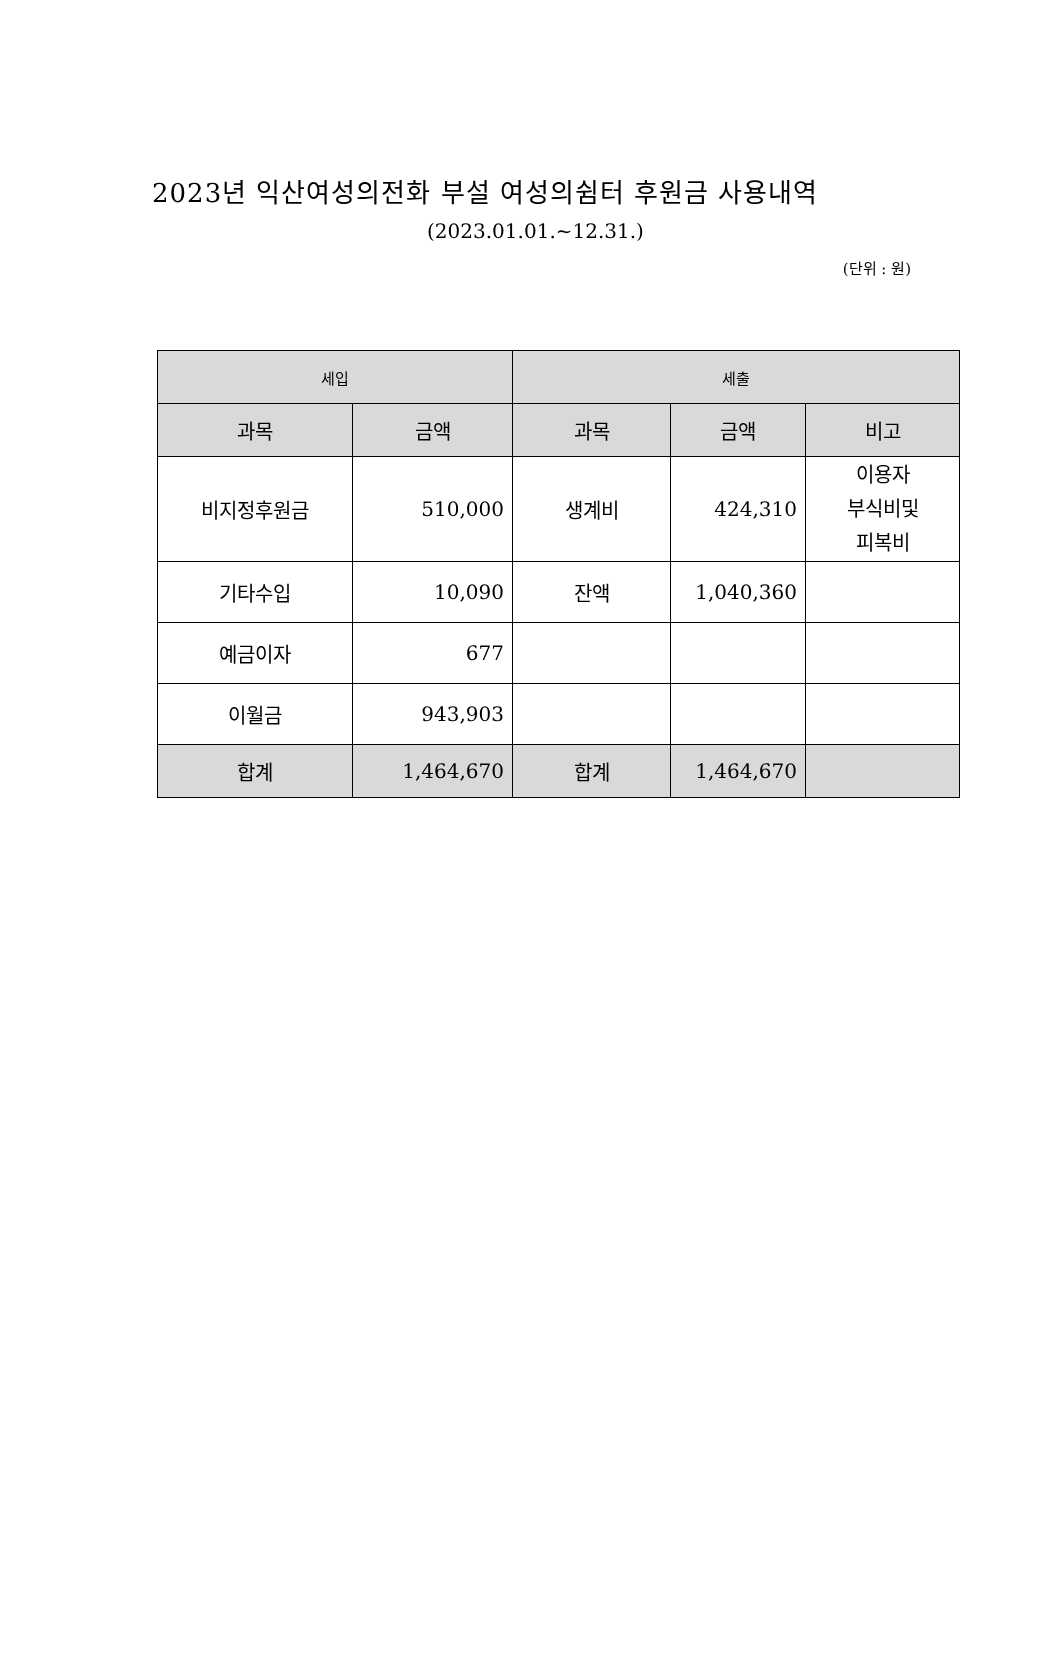2023년 익산여성의전화 부설 여성의쉼터 후원금 사용내역
(2023.01.01.~12.31.)
(단위 : 원)
| 세입 | | 세출 | | |
| --- | --- | --- | --- | --- |
| 과목 | 금액 | 과목 | 금액 | 비고 |
| 비지정후원금 | 510,000 | 생계비 | 424,310 | 이용자 부식비및 피복비 |
| 기타수입 | 10,090 | 잔액 | 1,040,360 | |
| 예금이자 | 677 | | | |
| 이월금 | 943,903 | | | |
| 합계 | 1,464,670 | 합계 | 1,464,670 | |